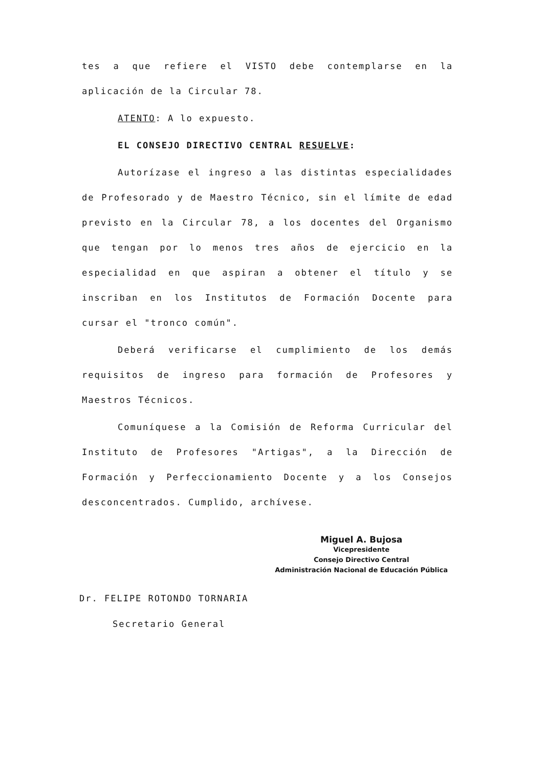tes a que refiere el VISTO debe contemplarse en la aplicación de la Circular 78.
ATENTO: A lo expuesto.
EL CONSEJO DIRECTIVO CENTRAL RESUELVE:
Autorízase el ingreso a las distintas especialidades de Profesorado y de Maestro Técnico, sin el límite de edad previsto en la Circular 78, a los docentes del Organismo que tengan por lo menos tres años de ejercicio en la especialidad en que aspiran a obtener el título y se inscriban en los Institutos de Formación Docente para cursar el "tronco común".
Deberá verificarse el cumplimiento de los demás requisitos de ingreso para formación de Profesores y Maestros Técnicos.
Comuníquese a la Comisión de Reforma Curricular del Instituto de Profesores "Artigas", a la Dirección de Formación y Perfeccionamiento Docente y a los Consejos desconcentrados. Cumplido, archívese.
Dr. FELIPE ROTONDO TORNARIA
Secretario General
Miguel A. Bujosa
Vicepresidente
Consejo Directivo Central
Administración Nacional de Educación Pública